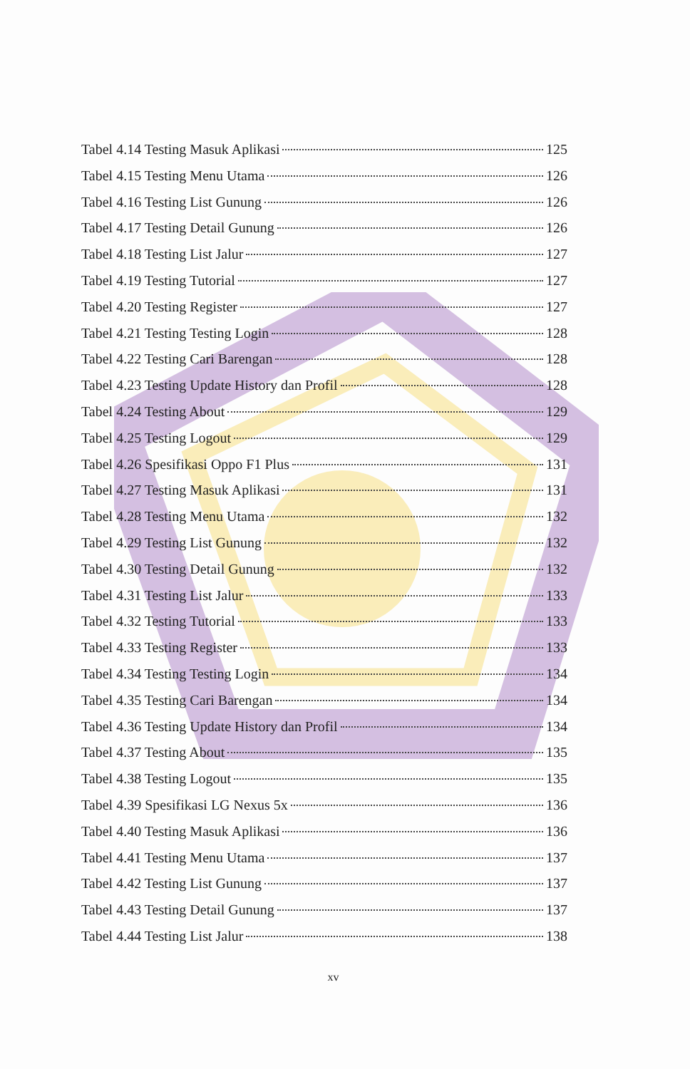Tabel 4.14 Testing Masuk Aplikasi 125
Tabel 4.15 Testing Menu Utama 126
Tabel 4.16 Testing List Gunung 126
Tabel 4.17 Testing Detail Gunung 126
Tabel 4.18 Testing List Jalur 127
Tabel 4.19 Testing Tutorial 127
Tabel 4.20 Testing Register 127
Tabel 4.21 Testing Testing Login 128
Tabel 4.22 Testing Cari Barengan 128
Tabel 4.23 Testing Update History dan Profil 128
Tabel 4.24 Testing About 129
Tabel 4.25 Testing Logout 129
Tabel 4.26 Spesifikasi Oppo F1 Plus 131
Tabel 4.27 Testing Masuk Aplikasi 131
Tabel 4.28 Testing Menu Utama 132
Tabel 4.29 Testing List Gunung 132
Tabel 4.30 Testing Detail Gunung 132
Tabel 4.31 Testing List Jalur 133
Tabel 4.32 Testing Tutorial 133
Tabel 4.33 Testing Register 133
Tabel 4.34 Testing Testing Login 134
Tabel 4.35 Testing Cari Barengan 134
Tabel 4.36 Testing Update History dan Profil 134
Tabel 4.37 Testing About 135
Tabel 4.38 Testing Logout 135
Tabel 4.39 Spesifikasi LG Nexus 5x 136
Tabel 4.40 Testing Masuk Aplikasi 136
Tabel 4.41 Testing Menu Utama 137
Tabel 4.42 Testing List Gunung 137
Tabel 4.43 Testing Detail Gunung 137
Tabel 4.44 Testing List Jalur 138
xv